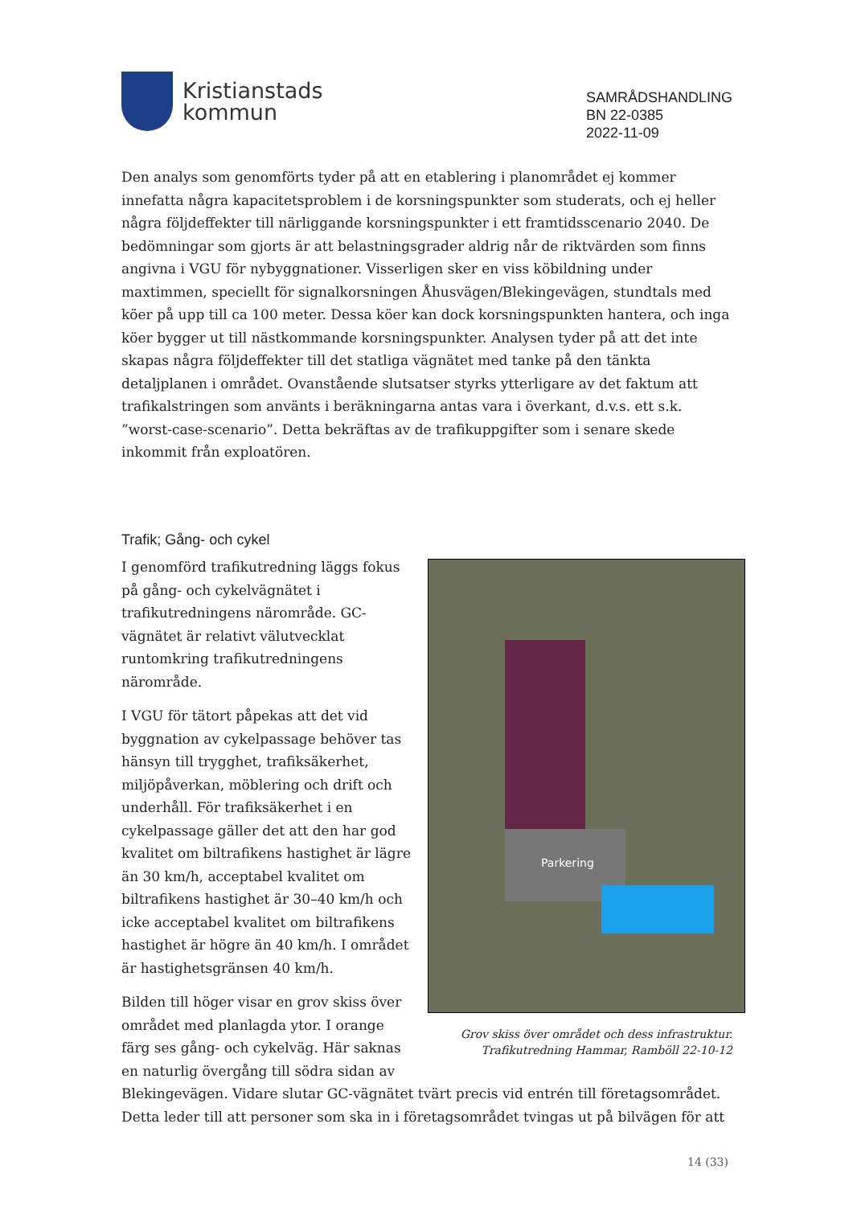Kristianstads
kommun
SAMRÅDSHANDLING
BN 22-0385
2022-11-09
Den analys som genomförts tyder på att en etablering i planområdet ej kommer innefatta några kapacitetsproblem i de korsningspunkter som studerats, och ej heller några följdeffekter till närliggande korsningspunkter i ett framtidsscenario 2040. De bedömningar som gjorts är att belastningsgrader aldrig når de riktvärden som finns angivna i VGU för nybyggnationer. Visserligen sker en viss köbildning under maxtimmen, speciellt för signalkorsningen Åhusvägen/Blekingevägen, stundtals med köer på upp till ca 100 meter. Dessa köer kan dock korsningspunkten hantera, och inga köer bygger ut till nästkommande korsningspunkter. Analysen tyder på att det inte skapas några följdeffekter till det statliga vägnätet med tanke på den tänkta detaljplanen i området. Ovanstående slutsatser styrks ytterligare av det faktum att trafikalstringen som använts i beräkningarna antas vara i överkant, d.v.s. ett s.k. ”worst-case-scenario”. Detta bekräftas av de trafikuppgifter som i senare skede inkommit från exploatören.
Trafik; Gång- och cykel
Parkering
Grov skiss över området och dess infrastruktur.
Trafikutredning Hammar, Ramböll 22-10-12
I genomförd trafikutredning läggs fokus på gång- och cykelvägnätet i trafikutredningens närområde. GC-vägnätet är relativt välutvecklat runtomkring trafikutredningens närområde.
I VGU för tätort påpekas att det vid byggnation av cykelpassage behöver tas hänsyn till trygghet, trafiksäkerhet, miljöpåverkan, möblering och drift och underhåll. För trafiksäkerhet i en cykelpassage gäller det att den har god kvalitet om biltrafikens hastighet är lägre än 30 km/h, acceptabel kvalitet om biltrafikens hastighet är 30–40 km/h och icke acceptabel kvalitet om biltrafikens hastighet är högre än 40 km/h. I området är hastighetsgränsen 40 km/h.
Bilden till höger visar en grov skiss över området med planlagda ytor. I orange färg ses gång- och cykelväg. Här saknas en naturlig övergång till södra sidan av Blekingevägen. Vidare slutar GC-vägnätet tvärt precis vid entrén till företagsområdet. Detta leder till att personer som ska in i företagsområdet tvingas ut på bilvägen för att
14 (33)